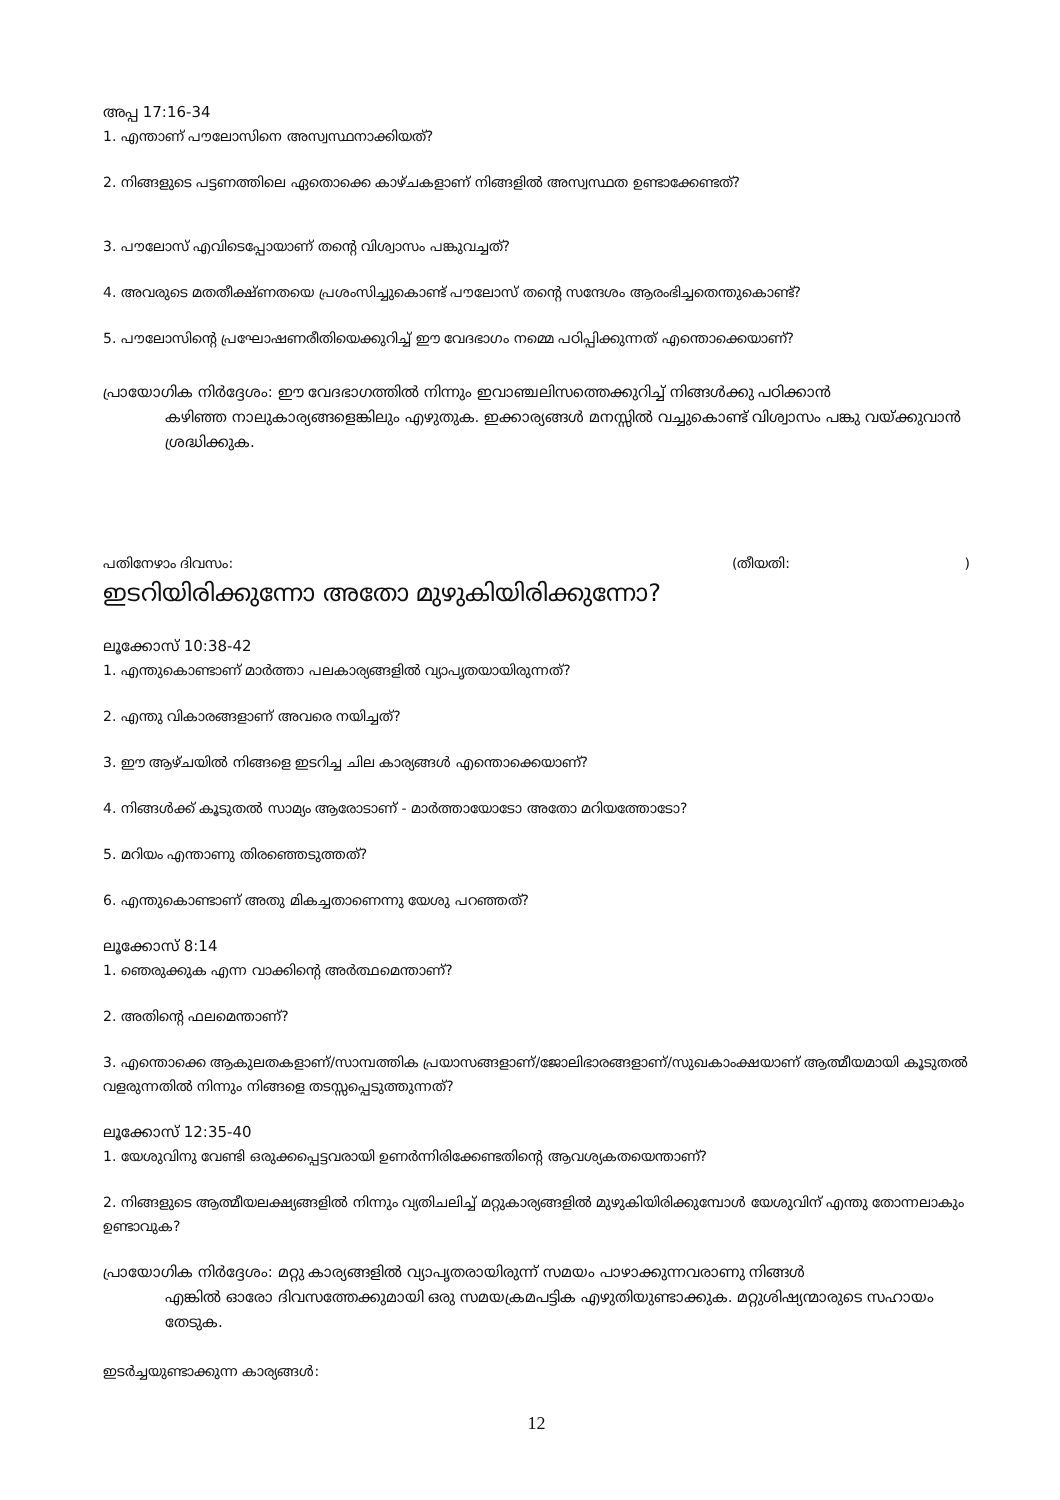അപ്പ 17:16-34
1. എന്താണ് പൗലോസിനെ അസ്വസ്ഥനാക്കിയത്?
2. നിങ്ങളുടെ പട്ടണത്തിലെ ഏതൊക്കെ കാഴ്ചകളാണ് നിങ്ങളിൽ അസ്വസ്ഥത ഉണ്ടാക്കേണ്ടത്?
3. പൗലോസ് എവിടെപ്പോയാണ് തന്റെ വിശ്വാസം പങ്കുവച്ചത്?
4. അവരുടെ മതതീക്ഷ്ണതയെ പ്രശംസിച്ചുകൊണ്ട് പൗലോസ് തന്റെ സന്ദേശം ആരംഭിച്ചതെന്തുകൊണ്ട്?
5. പൗലോസിന്റെ പ്രഘോഷണരീതിയെക്കുറിച്ച് ഈ വേദഭാഗം നമ്മെ പഠിപ്പിക്കുന്നത് എന്തൊക്കെയാണ്?
പ്രായോഗിക നിർദ്ദേശം: ഈ വേദഭാഗത്തിൽ നിന്നും ഇവാഞ്ചലിസത്തെക്കുറിച്ച് നിങ്ങൾക്കു പഠിക്കാൻ
കഴിഞ്ഞ നാലുകാര്യങ്ങളെങ്കിലും എഴുതുക. ഇക്കാര്യങ്ങൾ മനസ്സിൽ വച്ചുകൊണ്ട് വിശ്വാസം പങ്കു വയ്ക്കുവാൻ ശ്രദ്ധിക്കുക.
പതിനേഴാം ദിവസം: (തീയതി: )
ഇടറിയിരിക്കുന്നോ അതോ മുഴുകിയിരിക്കുന്നോ?
ലൂക്കോസ് 10:38-42
1. എന്തുകൊണ്ടാണ് മാർത്താ പലകാര്യങ്ങളിൽ വ്യാപൃതയായിരുന്നത്?
2. എന്തു വികാരങ്ങളാണ് അവരെ നയിച്ചത്?
3. ഈ ആഴ്ചയിൽ നിങ്ങളെ ഇടറിച്ച ചില കാര്യങ്ങൾ എന്തൊക്കെയാണ്?
4. നിങ്ങൾക്ക് കൂടുതൽ സാമ്യം ആരോടാണ് - മാർത്തായോടോ അതോ മറിയത്തോടോ?
5. മറിയം എന്താണു തിരഞ്ഞെടുത്തത്?
6. എന്തുകൊണ്ടാണ് അതു മികച്ചതാണെന്നു യേശു പറഞ്ഞത്?
ലൂക്കോസ് 8:14
1. ഞെരുക്കുക എന്ന വാക്കിന്റെ അർത്ഥമെന്താണ്?
2. അതിന്റെ ഫലമെന്താണ്?
3. എന്തൊക്കെ ആകുലതകളാണ്/സാമ്പത്തിക പ്രയാസങ്ങളാണ്/ജോലിഭാരങ്ങളാണ്/സുഖകാംക്ഷയാണ് ആത്മീയമായി കൂടുതൽ വളരുന്നതിൽ നിന്നും നിങ്ങളെ തടസ്സപ്പെടുത്തുന്നത്?
ലൂക്കോസ് 12:35-40
1. യേശുവിനു വേണ്ടി ഒരുക്കപ്പെട്ടവരായി ഉണർന്നിരിക്കേണ്ടതിന്റെ ആവശ്യകതയെന്താണ്?
2. നിങ്ങളുടെ ആത്മീയലക്ഷ്യങ്ങളിൽ നിന്നും വ്യതിചലിച്ച് മറ്റുകാര്യങ്ങളിൽ മുഴുകിയിരിക്കുമ്പോൾ യേശുവിന് എന്തു തോന്നലാകും ഉണ്ടാവുക?
പ്രായോഗിക നിർദ്ദേശം: മറ്റു കാര്യങ്ങളിൽ വ്യാപൃതരായിരുന്ന് സമയം പാഴാക്കുന്നവരാണു നിങ്ങൾ
എങ്കിൽ ഓരോ ദിവസത്തേക്കുമായി ഒരു സമയക്രമപട്ടിക എഴുതിയുണ്ടാക്കുക. മറ്റുശിഷ്യന്മാരുടെ സഹായം തേടുക.
ഇടർച്ചയുണ്ടാക്കുന്ന കാര്യങ്ങൾ:
12